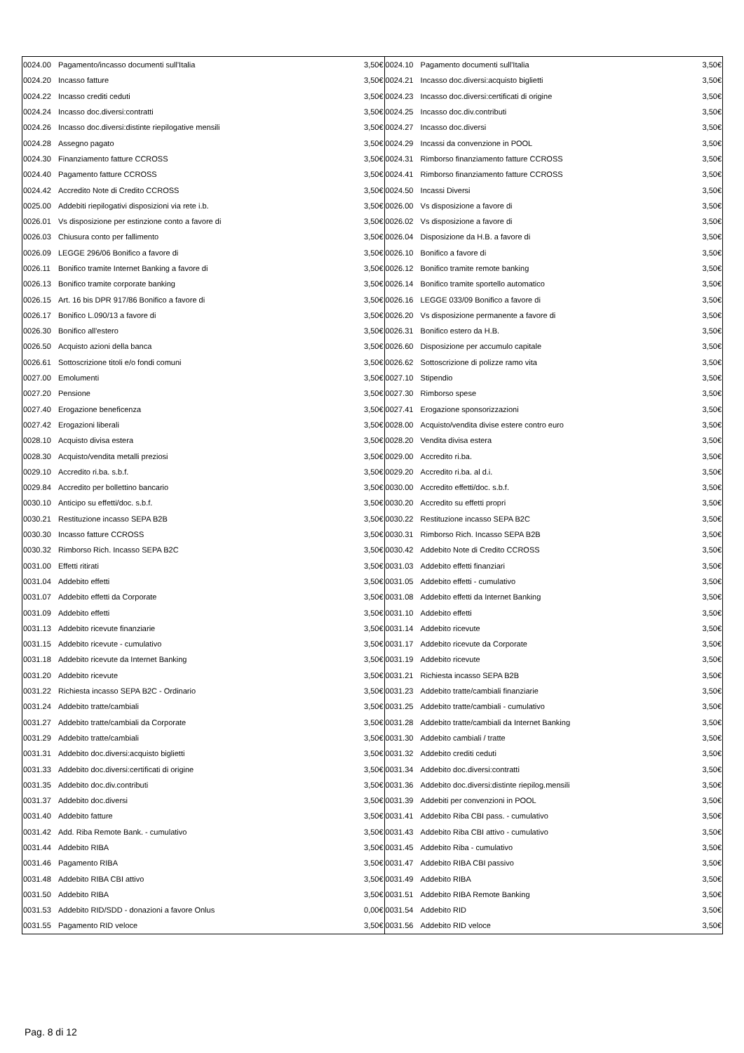| 0024.00 | Pagamento/incasso documenti sull'Italia | 3,50€ | 0024.10 | Pagamento documenti sull'Italia | 3,50€ |
| 0024.20 | Incasso fatture | 3,50€ | 0024.21 | Incasso doc.diversi:acquisto biglietti | 3,50€ |
| 0024.22 | Incasso crediti ceduti | 3,50€ | 0024.23 | Incasso doc.diversi:certificati di origine | 3,50€ |
| 0024.24 | Incasso doc.diversi:contratti | 3,50€ | 0024.25 | Incasso doc.div.contributi | 3,50€ |
| 0024.26 | Incasso doc.diversi:distinte riepilogative mensili | 3,50€ | 0024.27 | Incasso doc.diversi | 3,50€ |
| 0024.28 | Assegno pagato | 3,50€ | 0024.29 | Incassi da convenzione in POOL | 3,50€ |
| 0024.30 | Finanziamento fatture CCROSS | 3,50€ | 0024.31 | Rimborso finanziamento fatture CCROSS | 3,50€ |
| 0024.40 | Pagamento fatture CCROSS | 3,50€ | 0024.41 | Rimborso finanziamento fatture CCROSS | 3,50€ |
| 0024.42 | Accredito Note di Credito CCROSS | 3,50€ | 0024.50 | Incassi Diversi | 3,50€ |
| 0025.00 | Addebiti riepilogativi disposizioni via rete i.b. | 3,50€ | 0026.00 | Vs disposizione a favore di | 3,50€ |
| 0026.01 | Vs disposizione per estinzione conto a favore di | 3,50€ | 0026.02 | Vs disposizione a favore di | 3,50€ |
| 0026.03 | Chiusura conto per fallimento | 3,50€ | 0026.04 | Disposizione da H.B. a favore di | 3,50€ |
| 0026.09 | LEGGE 296/06 Bonifico a favore di | 3,50€ | 0026.10 | Bonifico a favore di | 3,50€ |
| 0026.11 | Bonifico tramite Internet Banking a favore di | 3,50€ | 0026.12 | Bonifico tramite remote banking | 3,50€ |
| 0026.13 | Bonifico tramite corporate banking | 3,50€ | 0026.14 | Bonifico tramite sportello automatico | 3,50€ |
| 0026.15 | Art. 16 bis DPR 917/86 Bonifico a favore di | 3,50€ | 0026.16 | LEGGE 033/09 Bonifico a favore di | 3,50€ |
| 0026.17 | Bonifico L.090/13 a favore di | 3,50€ | 0026.20 | Vs disposizione permanente a favore di | 3,50€ |
| 0026.30 | Bonifico all'estero | 3,50€ | 0026.31 | Bonifico estero da H.B. | 3,50€ |
| 0026.50 | Acquisto azioni della banca | 3,50€ | 0026.60 | Disposizione per accumulo capitale | 3,50€ |
| 0026.61 | Sottoscrizione titoli e/o fondi comuni | 3,50€ | 0026.62 | Sottoscrizione di polizze ramo vita | 3,50€ |
| 0027.00 | Emolumenti | 3,50€ | 0027.10 | Stipendio | 3,50€ |
| 0027.20 | Pensione | 3,50€ | 0027.30 | Rimborso spese | 3,50€ |
| 0027.40 | Erogazione beneficenza | 3,50€ | 0027.41 | Erogazione sponsorizzazioni | 3,50€ |
| 0027.42 | Erogazioni liberali | 3,50€ | 0028.00 | Acquisto/vendita divise estere contro euro | 3,50€ |
| 0028.10 | Acquisto divisa estera | 3,50€ | 0028.20 | Vendita divisa estera | 3,50€ |
| 0028.30 | Acquisto/vendita metalli preziosi | 3,50€ | 0029.00 | Accredito ri.ba. | 3,50€ |
| 0029.10 | Accredito ri.ba. s.b.f. | 3,50€ | 0029.20 | Accredito ri.ba. al d.i. | 3,50€ |
| 0029.84 | Accredito per bollettino bancario | 3,50€ | 0030.00 | Accredito effetti/doc. s.b.f. | 3,50€ |
| 0030.10 | Anticipo su effetti/doc. s.b.f. | 3,50€ | 0030.20 | Accredito su effetti propri | 3,50€ |
| 0030.21 | Restituzione incasso SEPA B2B | 3,50€ | 0030.22 | Restituzione incasso SEPA B2C | 3,50€ |
| 0030.30 | Incasso fatture CCROSS | 3,50€ | 0030.31 | Rimborso Rich. Incasso SEPA B2B | 3,50€ |
| 0030.32 | Rimborso Rich. Incasso SEPA B2C | 3,50€ | 0030.42 | Addebito Note di Credito CCROSS | 3,50€ |
| 0031.00 | Effetti ritirati | 3,50€ | 0031.03 | Addebito effetti finanziari | 3,50€ |
| 0031.04 | Addebito effetti | 3,50€ | 0031.05 | Addebito effetti - cumulativo | 3,50€ |
| 0031.07 | Addebito effetti da Corporate | 3,50€ | 0031.08 | Addebito effetti da Internet Banking | 3,50€ |
| 0031.09 | Addebito effetti | 3,50€ | 0031.10 | Addebito effetti | 3,50€ |
| 0031.13 | Addebito ricevute finanziarie | 3,50€ | 0031.14 | Addebito ricevute | 3,50€ |
| 0031.15 | Addebito ricevute - cumulativo | 3,50€ | 0031.17 | Addebito ricevute da Corporate | 3,50€ |
| 0031.18 | Addebito ricevute da Internet Banking | 3,50€ | 0031.19 | Addebito ricevute | 3,50€ |
| 0031.20 | Addebito ricevute | 3,50€ | 0031.21 | Richiesta incasso SEPA B2B | 3,50€ |
| 0031.22 | Richiesta incasso SEPA B2C - Ordinario | 3,50€ | 0031.23 | Addebito tratte/cambiali finanziarie | 3,50€ |
| 0031.24 | Addebito tratte/cambiali | 3,50€ | 0031.25 | Addebito tratte/cambiali - cumulativo | 3,50€ |
| 0031.27 | Addebito tratte/cambiali da Corporate | 3,50€ | 0031.28 | Addebito tratte/cambiali da Internet Banking | 3,50€ |
| 0031.29 | Addebito tratte/cambiali | 3,50€ | 0031.30 | Addebito cambiali / tratte | 3,50€ |
| 0031.31 | Addebito doc.diversi:acquisto biglietti | 3,50€ | 0031.32 | Addebito crediti ceduti | 3,50€ |
| 0031.33 | Addebito doc.diversi:certificati di origine | 3,50€ | 0031.34 | Addebito doc.diversi:contratti | 3,50€ |
| 0031.35 | Addebito doc.div.contributi | 3,50€ | 0031.36 | Addebito doc.diversi:distinte riepilog.mensili | 3,50€ |
| 0031.37 | Addebito doc.diversi | 3,50€ | 0031.39 | Addebiti per convenzioni in POOL | 3,50€ |
| 0031.40 | Addebito fatture | 3,50€ | 0031.41 | Addebito Riba CBI pass. - cumulativo | 3,50€ |
| 0031.42 | Add. Riba Remote Bank. - cumulativo | 3,50€ | 0031.43 | Addebito Riba CBI attivo - cumulativo | 3,50€ |
| 0031.44 | Addebito RIBA | 3,50€ | 0031.45 | Addebito Riba - cumulativo | 3,50€ |
| 0031.46 | Pagamento RIBA | 3,50€ | 0031.47 | Addebito RIBA CBI passivo | 3,50€ |
| 0031.48 | Addebito RIBA CBI attivo | 3,50€ | 0031.49 | Addebito RIBA | 3,50€ |
| 0031.50 | Addebito RIBA | 3,50€ | 0031.51 | Addebito RIBA Remote Banking | 3,50€ |
| 0031.53 | Addebito RID/SDD - donazioni a favore Onlus | 0,00€ | 0031.54 | Addebito RID | 3,50€ |
| 0031.55 | Pagamento RID veloce | 3,50€ | 0031.56 | Addebito RID veloce | 3,50€ |
Pag. 8 di 12